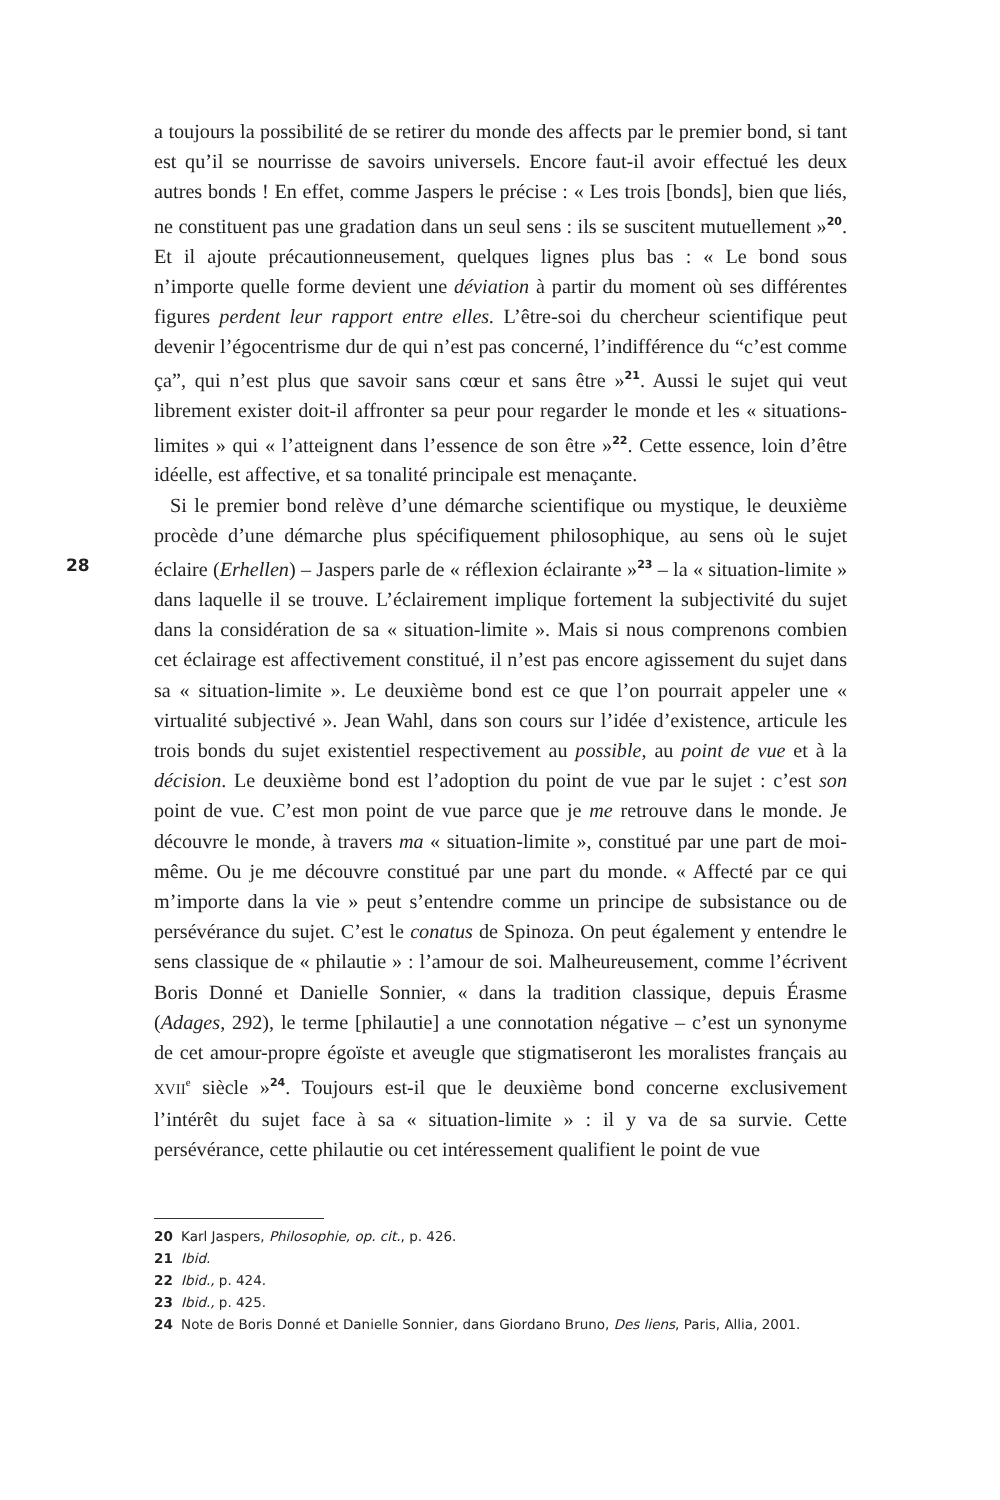a toujours la possibilité de se retirer du monde des affects par le premier bond, si tant est qu’il se nourrisse de savoirs universels. Encore faut-il avoir effectué les deux autres bonds ! En effet, comme Jaspers le précise : « Les trois [bonds], bien que liés, ne constituent pas une gradation dans un seul sens : ils se suscitent mutuellement »<sup>20</sup>. Et il ajoute précautionneusement, quelques lignes plus bas : « Le bond sous n’importe quelle forme devient une déviation à partir du moment où ses différentes figures perdent leur rapport entre elles. L’être-soi du chercheur scientifique peut devenir l’égocentrisme dur de qui n’est pas concerné, l’indifférence du “c’est comme ça”, qui n’est plus que savoir sans cœur et sans être »<sup>21</sup>. Aussi le sujet qui veut librement exister doit-il affronter sa peur pour regarder le monde et les « situations-limites » qui « l’atteignent dans l’essence de son être »<sup>22</sup>. Cette essence, loin d’être idéelle, est affective, et sa tonalité principale est menaçante.
Si le premier bond relève d’une démarche scientifique ou mystique, le deuxième procède d’une démarche plus spécifiquement philosophique, au sens où le sujet éclaire (Erhellen) – Jaspers parle de « réflexion éclairante »<sup>23</sup> – la « situation-limite » dans laquelle il se trouve. L’éclairement implique fortement la subjectivité du sujet dans la considération de sa « situation-limite ». Mais si nous comprenons combien cet éclairage est affectivement constitué, il n’est pas encore agissement du sujet dans sa « situation-limite ». Le deuxième bond est ce que l’on pourrait appeler une « virtualité subjectivé ». Jean Wahl, dans son cours sur l’idée d’existence, articule les trois bonds du sujet existentiel respectivement au possible, au point de vue et à la décision. Le deuxième bond est l’adoption du point de vue par le sujet : c’est son point de vue. C’est mon point de vue parce que je me retrouve dans le monde. Je découvre le monde, à travers ma « situation-limite », constitué par une part de moi-même. Ou je me découvre constitué par une part du monde. « Affecté par ce qui m’importe dans la vie » peut s’entendre comme un principe de subsistance ou de persévérance du sujet. C’est le conatus de Spinoza. On peut également y entendre le sens classique de « philautie » : l’amour de soi. Malheureusement, comme l’écrivent Boris Donné et Danielle Sonnier, « dans la tradition classique, depuis Érasme (Adages, 292), le terme [philautie] a une connotation négative – c’est un synonyme de cet amour-propre égoïste et aveugle que stigmatiseront les moralistes français au XVII<sup>e</sup> siècle »<sup>24</sup>. Toujours est-il que le deuxième bond concerne exclusivement l’intérêt du sujet face à sa « situation-limite » : il y va de sa survie. Cette persévérance, cette philautie ou cet intéressement qualifient le point de vue
28
20 Karl Jaspers, Philosophie, op. cit., p. 426.
21 Ibid.
22 Ibid., p. 424.
23 Ibid., p. 425.
24 Note de Boris Donné et Danielle Sonnier, dans Giordano Bruno, Des liens, Paris, Allia, 2001.